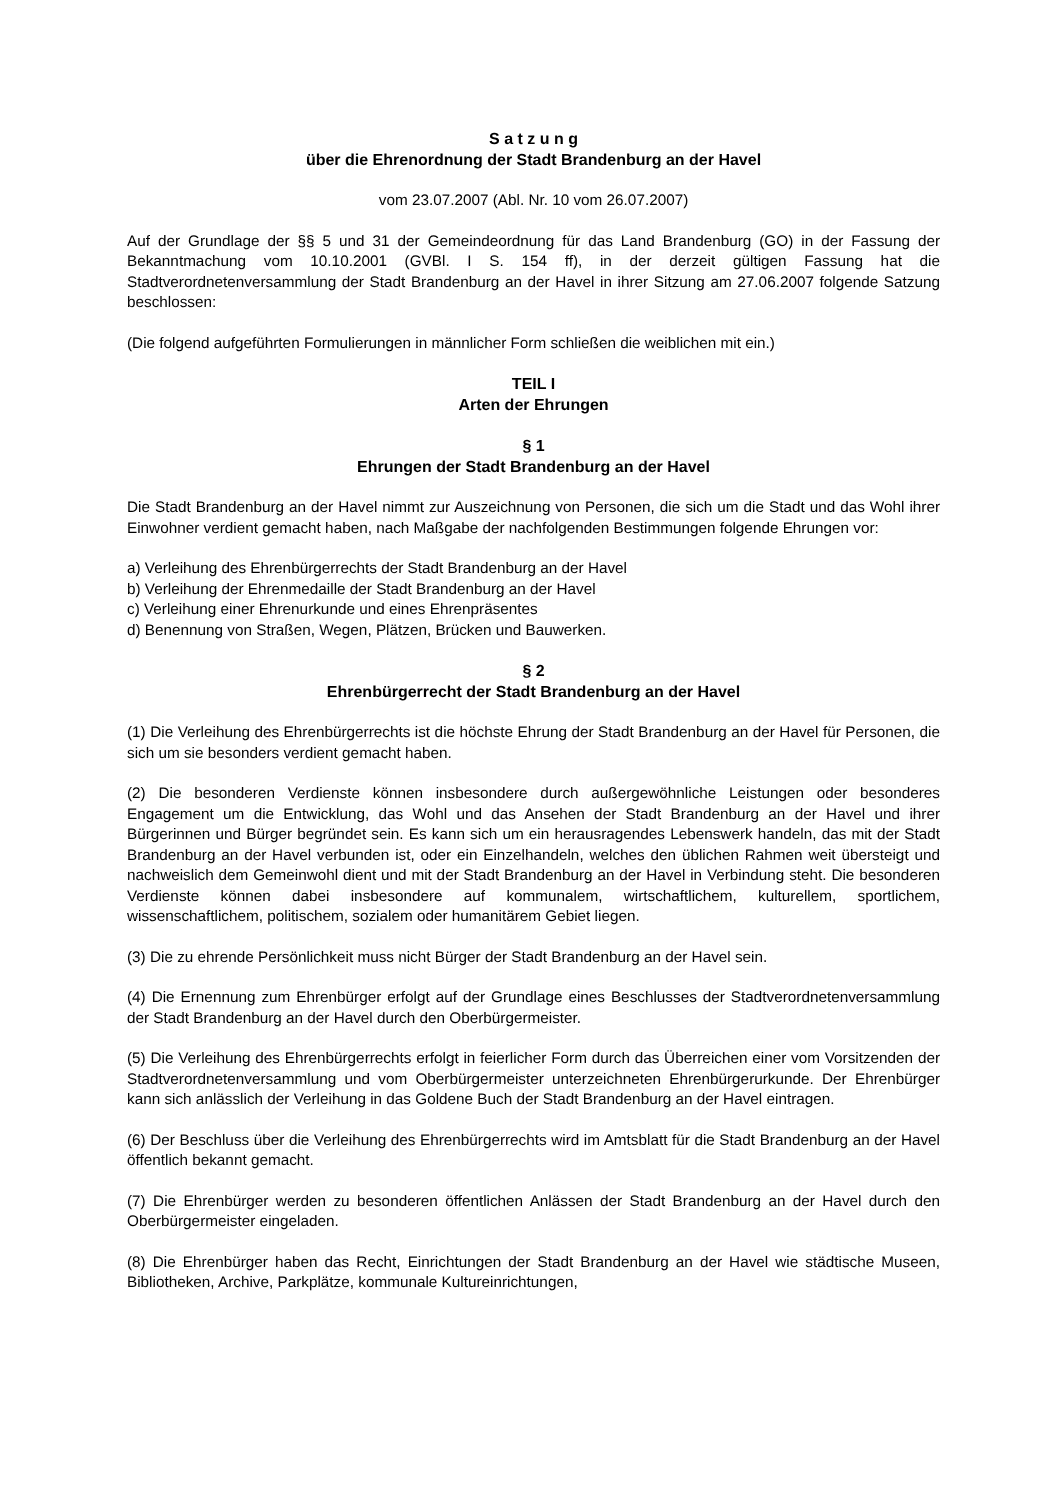S a t z u n g
über die Ehrenordnung der Stadt Brandenburg an der Havel
vom 23.07.2007 (Abl. Nr. 10 vom 26.07.2007)
Auf der Grundlage der §§ 5 und 31 der Gemeindeordnung für das Land Brandenburg (GO) in der Fassung der Bekanntmachung vom 10.10.2001 (GVBl. I S. 154 ff), in der derzeit gültigen Fassung hat die Stadtverordnetenversammlung der Stadt Brandenburg an der Havel in ihrer Sitzung am 27.06.2007 folgende Satzung beschlossen:
(Die folgend aufgeführten Formulierungen in männlicher Form schließen die weiblichen mit ein.)
TEIL I
Arten der Ehrungen
§ 1
Ehrungen der Stadt Brandenburg an der Havel
Die Stadt Brandenburg an der Havel nimmt zur Auszeichnung von Personen, die sich um die Stadt und das Wohl ihrer Einwohner verdient gemacht haben, nach Maßgabe der nachfolgenden Bestimmungen folgende Ehrungen vor:
a) Verleihung des Ehrenbürgerrechts der Stadt Brandenburg an der Havel
b) Verleihung der Ehrenmedaille der Stadt Brandenburg an der Havel
c) Verleihung einer Ehrenurkunde und eines Ehrenpräsentes
d) Benennung von Straßen, Wegen, Plätzen, Brücken und Bauwerken.
§ 2
Ehrenbürgerrecht der Stadt Brandenburg an der Havel
(1) Die Verleihung des Ehrenbürgerrechts ist die höchste Ehrung der Stadt Brandenburg an der Havel für Personen, die sich um sie besonders verdient gemacht haben.
(2) Die besonderen Verdienste können insbesondere durch außergewöhnliche Leistungen oder besonderes Engagement um die Entwicklung, das Wohl und das Ansehen der Stadt Brandenburg an der Havel und ihrer Bürgerinnen und Bürger begründet sein. Es kann sich um ein herausragendes Lebenswerk handeln, das mit der Stadt Brandenburg an der Havel verbunden ist, oder ein Einzelhandeln, welches den üblichen Rahmen weit übersteigt und nachweislich dem Gemeinwohl dient und mit der Stadt Brandenburg an der Havel in Verbindung steht. Die besonderen Verdienste können dabei insbesondere auf kommunalem, wirtschaftlichem, kulturellem, sportlichem, wissenschaftlichem, politischem, sozialem oder humanitärem Gebiet liegen.
(3) Die zu ehrende Persönlichkeit muss nicht Bürger der Stadt Brandenburg an der Havel sein.
(4) Die Ernennung zum Ehrenbürger erfolgt auf der Grundlage eines Beschlusses der Stadtverordnetenversammlung der Stadt Brandenburg an der Havel durch den Oberbürgermeister.
(5) Die Verleihung des Ehrenbürgerrechts erfolgt in feierlicher Form durch das Überreichen einer vom Vorsitzenden der Stadtverordnetenversammlung und vom Oberbürgermeister unterzeichneten Ehrenbürgerurkunde. Der Ehrenbürger kann sich anlässlich der Verleihung in das Goldene Buch der Stadt Brandenburg an der Havel eintragen.
(6) Der Beschluss über die Verleihung des Ehrenbürgerrechts wird im Amtsblatt für die Stadt Brandenburg an der Havel öffentlich bekannt gemacht.
(7) Die Ehrenbürger werden zu besonderen öffentlichen Anlässen der Stadt Brandenburg an der Havel durch den Oberbürgermeister eingeladen.
(8) Die Ehrenbürger haben das Recht, Einrichtungen der Stadt Brandenburg an der Havel wie städtische Museen, Bibliotheken, Archive, Parkplätze, kommunale Kultureinrichtungen,